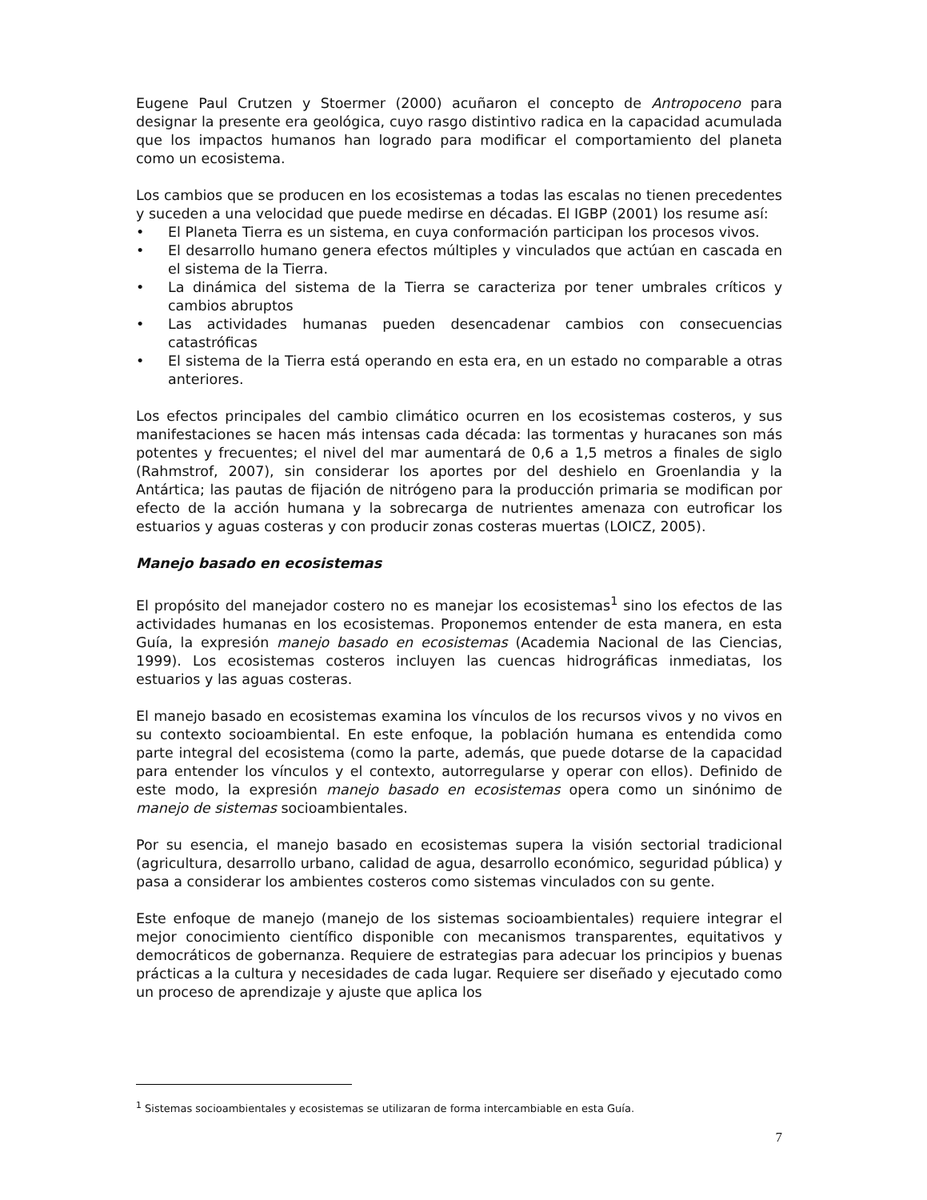Eugene Paul Crutzen y Stoermer (2000) acuñaron el concepto de Antropoceno para designar la presente era geológica, cuyo rasgo distintivo radica en la capacidad acumulada que los impactos humanos han logrado para modificar el comportamiento del planeta como un ecosistema.
Los cambios que se producen en los ecosistemas a todas las escalas no tienen precedentes y suceden a una velocidad que puede medirse en décadas. El IGBP (2001) los resume así:
• El Planeta Tierra es un sistema, en cuya conformación participan los procesos vivos.
• El desarrollo humano genera efectos múltiples y vinculados que actúan en cascada en el sistema de la Tierra.
• La dinámica del sistema de la Tierra se caracteriza por tener umbrales críticos y cambios abruptos
• Las actividades humanas pueden desencadenar cambios con consecuencias catastróficas
• El sistema de la Tierra está operando en esta era, en un estado no comparable a otras anteriores.
Los efectos principales del cambio climático ocurren en los ecosistemas costeros, y sus manifestaciones se hacen más intensas cada década: las tormentas y huracanes son más potentes y frecuentes; el nivel del mar aumentará de 0,6 a 1,5 metros a finales de siglo (Rahmstrof, 2007), sin considerar los aportes por del deshielo en Groenlandia y la Antártica; las pautas de fijación de nitrógeno para la producción primaria se modifican por efecto de la acción humana y la sobrecarga de nutrientes amenaza con eutroficar los estuarios y aguas costeras y con producir zonas costeras muertas (LOICZ, 2005).
Manejo basado en ecosistemas
El propósito del manejador costero no es manejar los ecosistemas<sup>1</sup> sino los efectos de las actividades humanas en los ecosistemas. Proponemos entender de esta manera, en esta Guía, la expresión manejo basado en ecosistemas (Academia Nacional de las Ciencias, 1999). Los ecosistemas costeros incluyen las cuencas hidrográficas inmediatas, los estuarios y las aguas costeras.
El manejo basado en ecosistemas examina los vínculos de los recursos vivos y no vivos en su contexto socioambiental. En este enfoque, la población humana es entendida como parte integral del ecosistema (como la parte, además, que puede dotarse de la capacidad para entender los vínculos y el contexto, autorregularse y operar con ellos). Definido de este modo, la expresión manejo basado en ecosistemas opera como un sinónimo de manejo de sistemas socioambientales.
Por su esencia, el manejo basado en ecosistemas supera la visión sectorial tradicional (agricultura, desarrollo urbano, calidad de agua, desarrollo económico, seguridad pública) y pasa a considerar los ambientes costeros como sistemas vinculados con su gente.
Este enfoque de manejo (manejo de los sistemas socioambientales) requiere integrar el mejor conocimiento científico disponible con mecanismos transparentes, equitativos y democráticos de gobernanza. Requiere de estrategias para adecuar los principios y buenas prácticas a la cultura y necesidades de cada lugar. Requiere ser diseñado y ejecutado como un proceso de aprendizaje y ajuste que aplica los
<sup>1</sup> Sistemas socioambientales y ecosistemas se utilizaran de forma intercambiable en esta Guía.
7